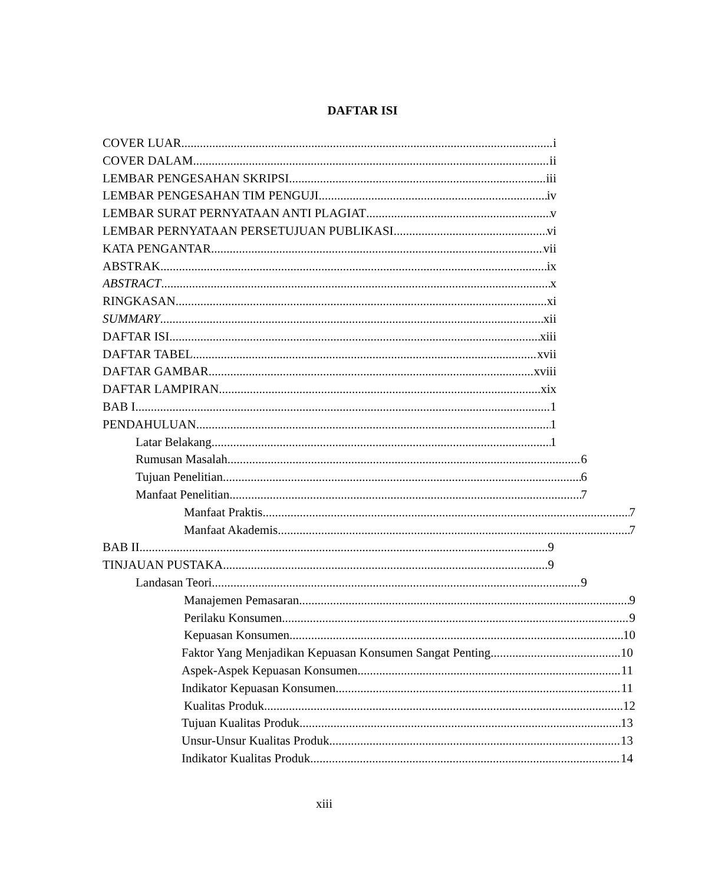DAFTAR ISI
COVER LUAR i
COVER DALAM ii
LEMBAR PENGESAHAN SKRIPSI iii
LEMBAR PENGESAHAN TIM PENGUJI iv
LEMBAR SURAT PERNYATAAN ANTI PLAGIAT v
LEMBAR PERNYATAAN PERSETUJUAN PUBLIKASI vi
KATA PENGANTAR vii
ABSTRAK ix
ABSTRACT x
RINGKASAN xi
SUMMARY xii
DAFTAR ISI xiii
DAFTAR TABEL xvii
DAFTAR GAMBAR xviii
DAFTAR LAMPIRAN xix
BAB I 1
PENDAHULUAN 1
Latar Belakang 1
Rumusan Masalah 6
Tujuan Penelitian 6
Manfaat Penelitian 7
Manfaat Praktis 7
Manfaat Akademis 7
BAB II 9
TINJAUAN PUSTAKA 9
Landasan Teori 9
Manajemen Pemasaran 9
Perilaku Konsumen 9
Kepuasan Konsumen 10
Faktor Yang Menjadikan Kepuasan Konsumen Sangat Penting 10
Aspek-Aspek Kepuasan Konsumen 11
Indikator Kepuasan Konsumen 11
Kualitas Produk 12
Tujuan Kualitas Produk 13
Unsur-Unsur Kualitas Produk 13
Indikator Kualitas Produk 14
xiii